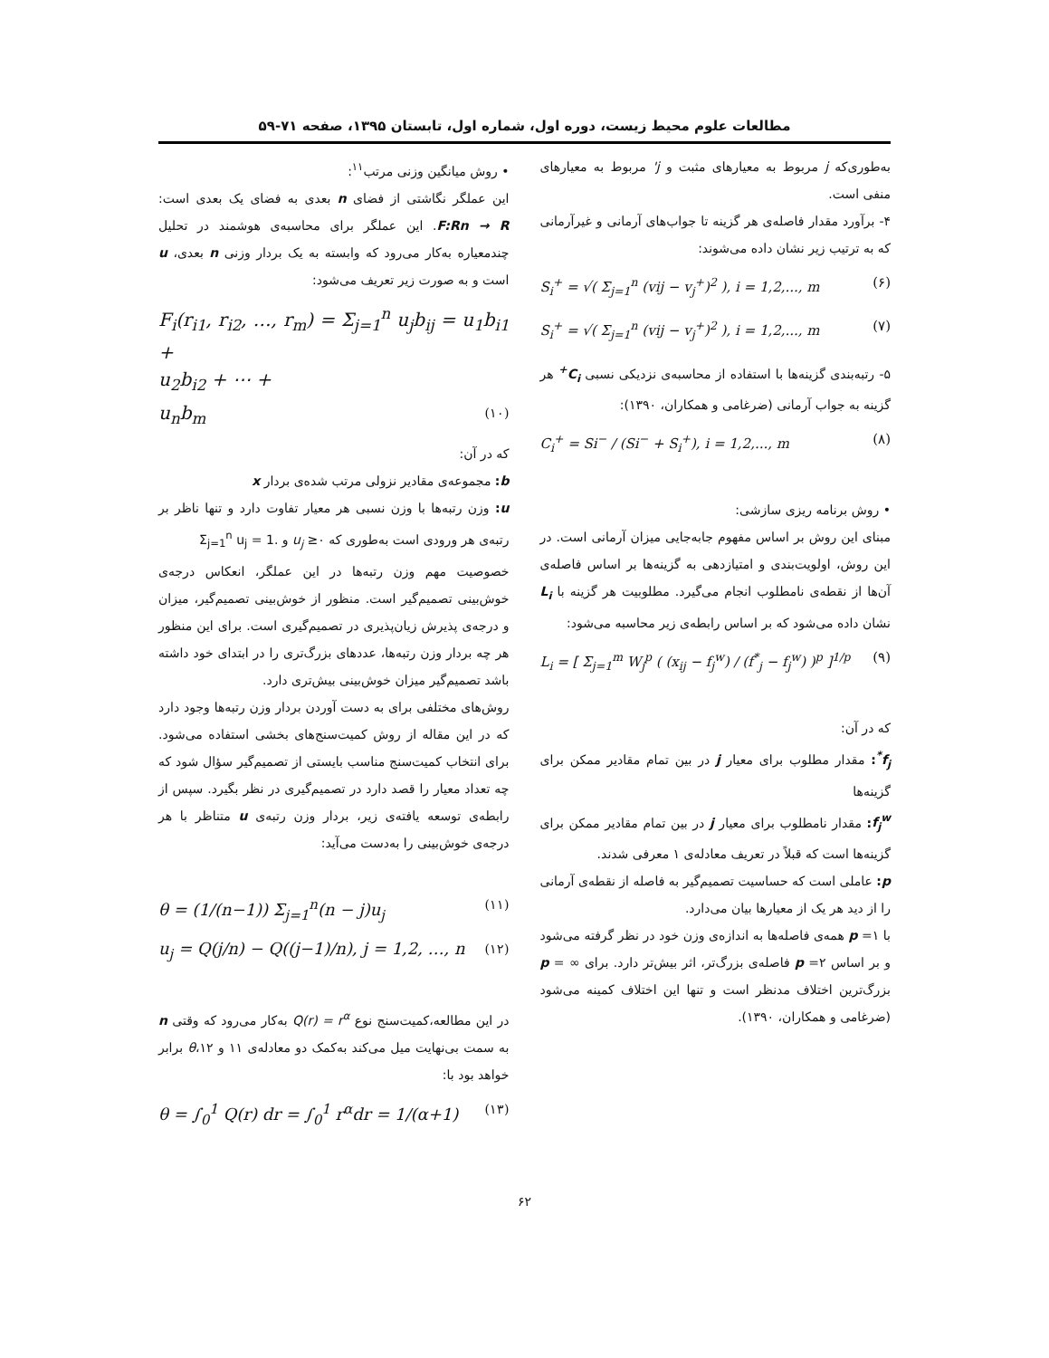مطالعات علوم محیط زیست، دوره اول، شماره اول، تابستان ۱۳۹۵، صفحه ۷۱-۵۹
به‌طوری‌که j مربوط به معیارهای مثبت و j' مربوط به معیارهای منفی است.
۴- برآورد مقدار فاصله‌ی هر گزینه تا جواب‌های آرمانی و غیرآرمانی که به ترتیب زیر نشان داده می‌شوند:
S<sub>i</sub><sup>+</sup> = √( Σ<sub>j=1</sub><sup>n</sup> (vij − v<sub>j</sub><sup>+</sup>)<sup>2</sup> ), i = 1,2,..., m (۶)
S<sub>i</sub><sup>+</sup> = √( Σ<sub>j=1</sub><sup>n</sup> (vij − v<sub>j</sub><sup>+</sup>)<sup>2</sup> ), i = 1,2,..., m (۷)
۵- رتبه‌بندی گزینه‌ها با استفاده از محاسبه‌ی نزدیکی نسبی C<sub>i</sub><sup>+</sup> هر گزینه به جواب آرمانی (ضرغامی و همکاران، ۱۳۹۰):
C<sub>i</sub><sup>+</sup> = Si<sup>−</sup> / (Si<sup>−</sup> + S<sub>i</sub><sup>+</sup>), i = 1,2,..., m (۸)
• روش برنامه ریزی سازشی:
مبنای این روش بر اساس مفهوم جابه‌جایی میزان آرمانی است. در این روش، اولویت‌بندی و امتیازدهی به گزینه‌ها بر اساس فاصله‌ی آن‌ها از نقطه‌ی نامطلوب انجام می‌گیرد. مطلوبیت هر گزینه با L<sub>i</sub> نشان داده می‌شود که بر اساس رابطه‌ی زیر محاسبه می‌شود:
L<sub>i</sub> = [ Σ<sub>j=1</sub><sup>m</sup> W<sub>j</sub><sup>p</sup> ( (x<sub>ij</sub> − f<sub>j</sub><sup>w</sup>) / (f<sup>*</sup><sub>j</sub> − f<sub>j</sub><sup>w</sup>) )<sup>p</sup> ]<sup>1/p</sup> (۹)
که در آن:
f<sub>j</sub><sup>*</sup>: مقدار مطلوب برای معیار j در بین تمام مقادیر ممکن برای گزینه‌ها
f<sub>j</sub><sup>w</sup>: مقدار نامطلوب برای معیار j در بین تمام مقادیر ممکن برای گزینه‌ها است که قبلاً در تعریف معادله‌ی ۱ معرفی شدند.
p: عاملی است که حساسیت تصمیم‌گیر به فاصله از نقطه‌ی آرمانی را از دید هر یک از معیارها بیان می‌دارد.
با ۱= p همه‌ی فاصله‌ها به اندازه‌ی وزن خود در نظر گرفته می‌شود و بر اساس ۲= p فاصله‌ی بزرگ‌تر، اثر بیش‌تر دارد. برای ∞ = p بزرگ‌ترین اختلاف مدنظر است و تنها این اختلاف کمینه می‌شود (ضرغامی و همکاران، ۱۳۹۰).
• روش میانگین وزنی مرتب<sup>۱۱</sup>:
این عملگر نگاشتی از فضای n بعدی به فضای یک بعدی است: F:Rn → R. این عملگر برای محاسبه‌ی هوشمند در تحلیل چندمعیاره به‌کار می‌رود که وابسته به یک بردار وزنی n بعدی، u است و به صورت زیر تعریف می‌شود:
F<sub>i</sub>(r<sub>i1</sub>, r<sub>i2</sub>, …, r<sub>m</sub>) = Σ<sub>j=1</sub><sup>n</sup> u<sub>j</sub>b<sub>ij</sub> = u<sub>1</sub>b<sub>i1</sub> +
u<sub>2</sub>b<sub>i2</sub> + ⋯ +
u<sub>n</sub>b<sub>m</sub> (۱۰)
که در آن:
b: مجموعه‌ی مقادیر نزولی مرتب شده‌ی بردار x
u: وزن رتبه‌ها با وزن نسبی هر معیار تفاوت دارد و تنها ناظر بر رتبه‌ی هر ورودی است به‌طوری که u<sub>j</sub> ≥۰ و .Σ<sub>j=1</sub><sup>n</sup> u<sub>j</sub> = 1
خصوصیت مهم وزن رتبه‌ها در این عملگر، انعکاس درجه‌ی خوش‌بینی تصمیم‌گیر است. منظور از خوش‌بینی تصمیم‌گیر، میزان و درجه‌ی پذیرش زیان‌پذیری در تصمیم‌گیری است. برای این منظور هر چه بردار وزن رتبه‌ها، عددهای بزرگ‌تری را در ابتدای خود داشته باشد تصمیم‌گیر میزان خوش‌بینی بیش‌تری دارد.
روش‌های مختلفی برای به دست آوردن بردار وزن رتبه‌ها وجود دارد که در این مقاله از روش کمیت‌سنج‌های بخشی استفاده می‌شود. برای انتخاب کمیت‌سنج مناسب بایستی از تصمیم‌گیر سؤال شود که چه تعداد معیار را قصد دارد در تصمیم‌گیری در نظر بگیرد. سپس از رابطه‌ی توسعه یافته‌ی زیر، بردار وزن رتبه‌ی u متناظر با هر درجه‌ی خوش‌بینی را به‌دست می‌آید:
θ = (1/(n−1)) Σ<sub>j=1</sub><sup>n</sup>(n − j)u<sub>j</sub> (۱۱)
u<sub>j</sub> = Q(j/n) − Q((j−1)/n), j = 1,2, …, n (۱۲)
در این مطالعه،کمیت‌سنج نوع Q(r) = r<sup>α</sup> به‌کار می‌رود که وقتی n به سمت بی‌نهایت میل می‌کند به‌کمک دو معادله‌ی ۱۱ و ۱۲،θ برابر خواهد بود با:
θ = ∫<sub>0</sub><sup>1</sup> Q(r) dr = ∫<sub>0</sub><sup>1</sup> r<sup>α</sup>dr = 1/(α+1) (۱۳)
۶۲